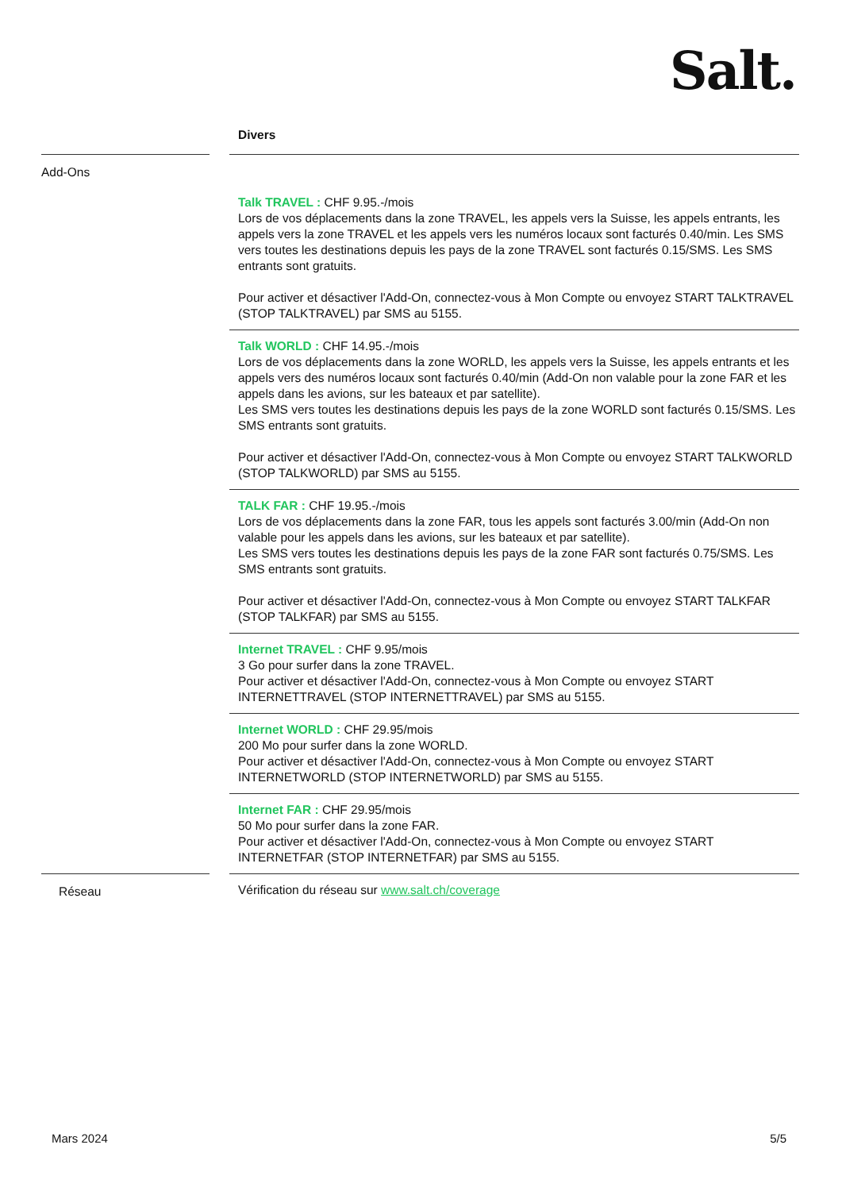Salt.
| | | Divers |
| Add-Ons | | Talk TRAVEL : CHF 9.95.-/mois Lors de vos déplacements dans la zone TRAVEL, les appels vers la Suisse, les appels entrants, les appels vers la zone TRAVEL et les appels vers les numéros locaux sont facturés 0.40/min. Les SMS vers toutes les destinations depuis les pays de la zone TRAVEL sont facturés 0.15/SMS. Les SMS entrants sont gratuits. Pour activer et désactiver l'Add-On, connectez-vous à Mon Compte ou envoyez START TALKTRAVEL (STOP TALKTRAVEL) par SMS au 5155. |
| | | Talk WORLD : CHF 14.95.-/mois Lors de vos déplacements dans la zone WORLD, les appels vers la Suisse, les appels entrants et les appels vers des numéros locaux sont facturés 0.40/min (Add-On non valable pour la zone FAR et les appels dans les avions, sur les bateaux et par satellite). Les SMS vers toutes les destinations depuis les pays de la zone WORLD sont facturés 0.15/SMS. Les SMS entrants sont gratuits. Pour activer et désactiver l'Add-On, connectez-vous à Mon Compte ou envoyez START TALKWORLD (STOP TALKWORLD) par SMS au 5155. |
| | | TALK FAR : CHF 19.95.-/mois Lors de vos déplacements dans la zone FAR, tous les appels sont facturés 3.00/min (Add-On non valable pour les appels dans les avions, sur les bateaux et par satellite). Les SMS vers toutes les destinations depuis les pays de la zone FAR sont facturés 0.75/SMS. Les SMS entrants sont gratuits. Pour activer et désactiver l'Add-On, connectez-vous à Mon Compte ou envoyez START TALKFAR (STOP TALKFAR) par SMS au 5155. |
| | | Internet TRAVEL : CHF 9.95/mois 3 Go pour surfer dans la zone TRAVEL. Pour activer et désactiver l'Add-On, connectez-vous à Mon Compte ou envoyez START INTERNETTRAVEL (STOP INTERNETTRAVEL) par SMS au 5155. |
| | | Internet WORLD : CHF 29.95/mois 200 Mo pour surfer dans la zone WORLD. Pour activer et désactiver l'Add-On, connectez-vous à Mon Compte ou envoyez START INTERNETWORLD (STOP INTERNETWORLD) par SMS au 5155. |
| | | Internet FAR : CHF 29.95/mois 50 Mo pour surfer dans la zone FAR. Pour activer et désactiver l'Add-On, connectez-vous à Mon Compte ou envoyez START INTERNETFAR (STOP INTERNETFAR) par SMS au 5155. |
| Réseau | | Vérification du réseau sur www.salt.ch/coverage |
Mars 2024 5/5